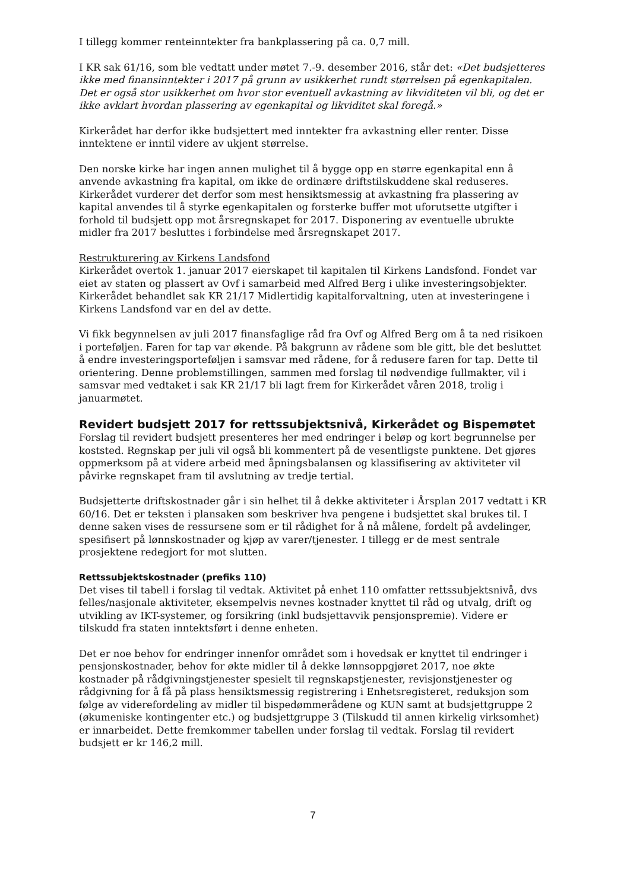I tillegg kommer renteinntekter fra bankplassering på ca. 0,7 mill.
I KR sak 61/16, som ble vedtatt under møtet 7.-9. desember 2016, står det: «Det budsjetteres ikke med finansinntekter i 2017 på grunn av usikkerhet rundt størrelsen på egenkapitalen. Det er også stor usikkerhet om hvor stor eventuell avkastning av likviditeten vil bli, og det er ikke avklart hvordan plassering av egenkapital og likviditet skal foregå.»
Kirkerådet har derfor ikke budsjettert med inntekter fra avkastning eller renter. Disse inntektene er inntil videre av ukjent størrelse.
Den norske kirke har ingen annen mulighet til å bygge opp en større egenkapital enn å anvende avkastning fra kapital, om ikke de ordinære driftstilskuddene skal reduseres. Kirkerådet vurderer det derfor som mest hensiktsmessig at avkastning fra plassering av kapital anvendes til å styrke egenkapitalen og forsterke buffer mot uforutsette utgifter i forhold til budsjett opp mot årsregnskapet for 2017. Disponering av eventuelle ubrukte midler fra 2017 besluttes i forbindelse med årsregnskapet 2017.
Restrukturering av Kirkens Landsfond
Kirkerådet overtok 1. januar 2017 eierskapet til kapitalen til Kirkens Landsfond. Fondet var eiet av staten og plassert av Ovf i samarbeid med Alfred Berg i ulike investeringsobjekter. Kirkerådet behandlet sak KR 21/17 Midlertidig kapitalforvaltning, uten at investeringene i Kirkens Landsfond var en del av dette.
Vi fikk begynnelsen av juli 2017 finansfaglige råd fra Ovf og Alfred Berg om å ta ned risikoen i porteføljen. Faren for tap var økende. På bakgrunn av rådene som ble gitt, ble det besluttet å endre investeringsporteføljen i samsvar med rådene, for å redusere faren for tap. Dette til orientering. Denne problemstillingen, sammen med forslag til nødvendige fullmakter, vil i samsvar med vedtaket i sak KR 21/17 bli lagt frem for Kirkerådet våren 2018, trolig i januarmøtet.
Revidert budsjett 2017 for rettssubjektsnivå, Kirkerådet og Bispemøtet
Forslag til revidert budsjett presenteres her med endringer i beløp og kort begrunnelse per koststed. Regnskap per juli vil også bli kommentert på de vesentligste punktene. Det gjøres oppmerksom på at videre arbeid med åpningsbalansen og klassifisering av aktiviteter vil påvirke regnskapet fram til avslutning av tredje tertial.
Budsjetterte driftskostnader går i sin helhet til å dekke aktiviteter i Årsplan 2017 vedtatt i KR 60/16. Det er teksten i plansaken som beskriver hva pengene i budsjettet skal brukes til. I denne saken vises de ressursene som er til rådighet for å nå målene, fordelt på avdelinger, spesifisert på lønnskostnader og kjøp av varer/tjenester. I tillegg er de mest sentrale prosjektene redegjort for mot slutten.
Rettssubjektskostnader (prefiks 110)
Det vises til tabell i forslag til vedtak. Aktivitet på enhet 110 omfatter rettssubjektsnivå, dvs felles/nasjonale aktiviteter, eksempelvis nevnes kostnader knyttet til råd og utvalg, drift og utvikling av IKT-systemer, og forsikring (inkl budsjettavvik pensjonspremie). Videre er tilskudd fra staten inntektsført i denne enheten.
Det er noe behov for endringer innenfor området som i hovedsak er knyttet til endringer i pensjonskostnader, behov for økte midler til å dekke lønnsoppgjøret 2017, noe økte kostnader på rådgivningstjenester spesielt til regnskapstjenester, revisjonstjenester og rådgivning for å få på plass hensiktsmessig registrering i Enhetsregisteret, reduksjon som følge av viderefordeling av midler til bispedømmerådene og KUN samt at budsjettgruppe 2 (økumeniske kontingenter etc.) og budsjettgruppe 3 (Tilskudd til annen kirkelig virksomhet) er innarbeidet. Dette fremkommer tabellen under forslag til vedtak. Forslag til revidert budsjett er kr 146,2 mill.
7